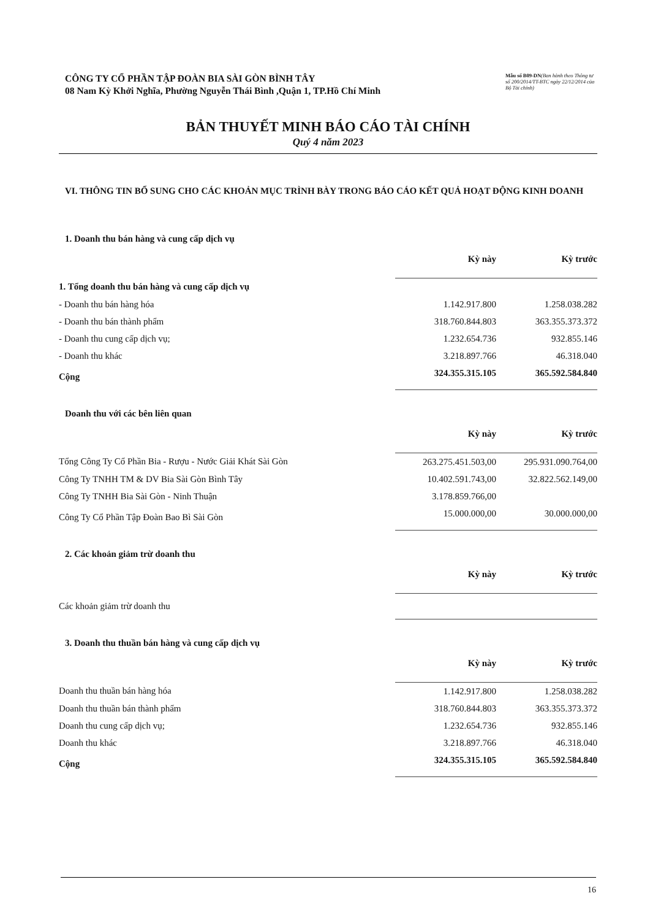CÔNG TY CỔ PHẦN TẬP ĐOÀN BIA SÀI GÒN BÌNH TÂY
08 Nam Kỳ Khởi Nghĩa, Phường Nguyễn Thái Bình ,Quận 1, TP.Hồ Chí Minh
Mẫu số B09-DN(Ban hành theo Thông tư số 200/2014/TT-BTC ngày 22/12/2014 của Bộ Tài chính)
BẢN THUYẾT MINH BÁO CÁO TÀI CHÍNH
Quý 4 năm 2023
VI. THÔNG TIN BỔ SUNG CHO CÁC KHOẢN MỤC TRÌNH BÀY TRONG BÁO CÁO KẾT QUẢ HOẠT ĐỘNG KINH DOANH
1. Doanh thu bán hàng và cung cấp dịch vụ
| | Kỳ này | Kỳ trước |
| 1. Tổng doanh thu bán hàng và cung cấp dịch vụ | | |
| - Doanh thu bán hàng hóa | 1.142.917.800 | 1.258.038.282 |
| - Doanh thu bán thành phẩm | 318.760.844.803 | 363.355.373.372 |
| - Doanh thu cung cấp dịch vụ; | 1.232.654.736 | 932.855.146 |
| - Doanh thu khác | 3.218.897.766 | 46.318.040 |
| Cộng | 324.355.315.105 | 365.592.584.840 |
Doanh thu với các bên liên quan
| | Kỳ này | Kỳ trước |
| Tổng Công Ty Cổ Phần Bia - Rượu - Nước Giải Khát Sài Gòn | 263.275.451.503,00 | 295.931.090.764,00 |
| Công Ty TNHH TM & DV Bia Sài Gòn Bình Tây | 10.402.591.743,00 | 32.822.562.149,00 |
| Công Ty TNHH Bia Sài Gòn - Ninh Thuận | 3.178.859.766,00 | |
| Công Ty Cổ Phần Tập Đoàn Bao Bì Sài Gòn | 15.000.000,00 | 30.000.000,00 |
2. Các khoản giảm trừ doanh thu
| | Kỳ này | Kỳ trước |
| Các khoản giảm trừ doanh thu | | |
3. Doanh thu thuần bán hàng và cung cấp dịch vụ
| | Kỳ này | Kỳ trước |
| Doanh thu thuần bán hàng hóa | 1.142.917.800 | 1.258.038.282 |
| Doanh thu thuần bán thành phẩm | 318.760.844.803 | 363.355.373.372 |
| Doanh thu cung cấp dịch vụ; | 1.232.654.736 | 932.855.146 |
| Doanh thu khác | 3.218.897.766 | 46.318.040 |
| Cộng | 324.355.315.105 | 365.592.584.840 |
16